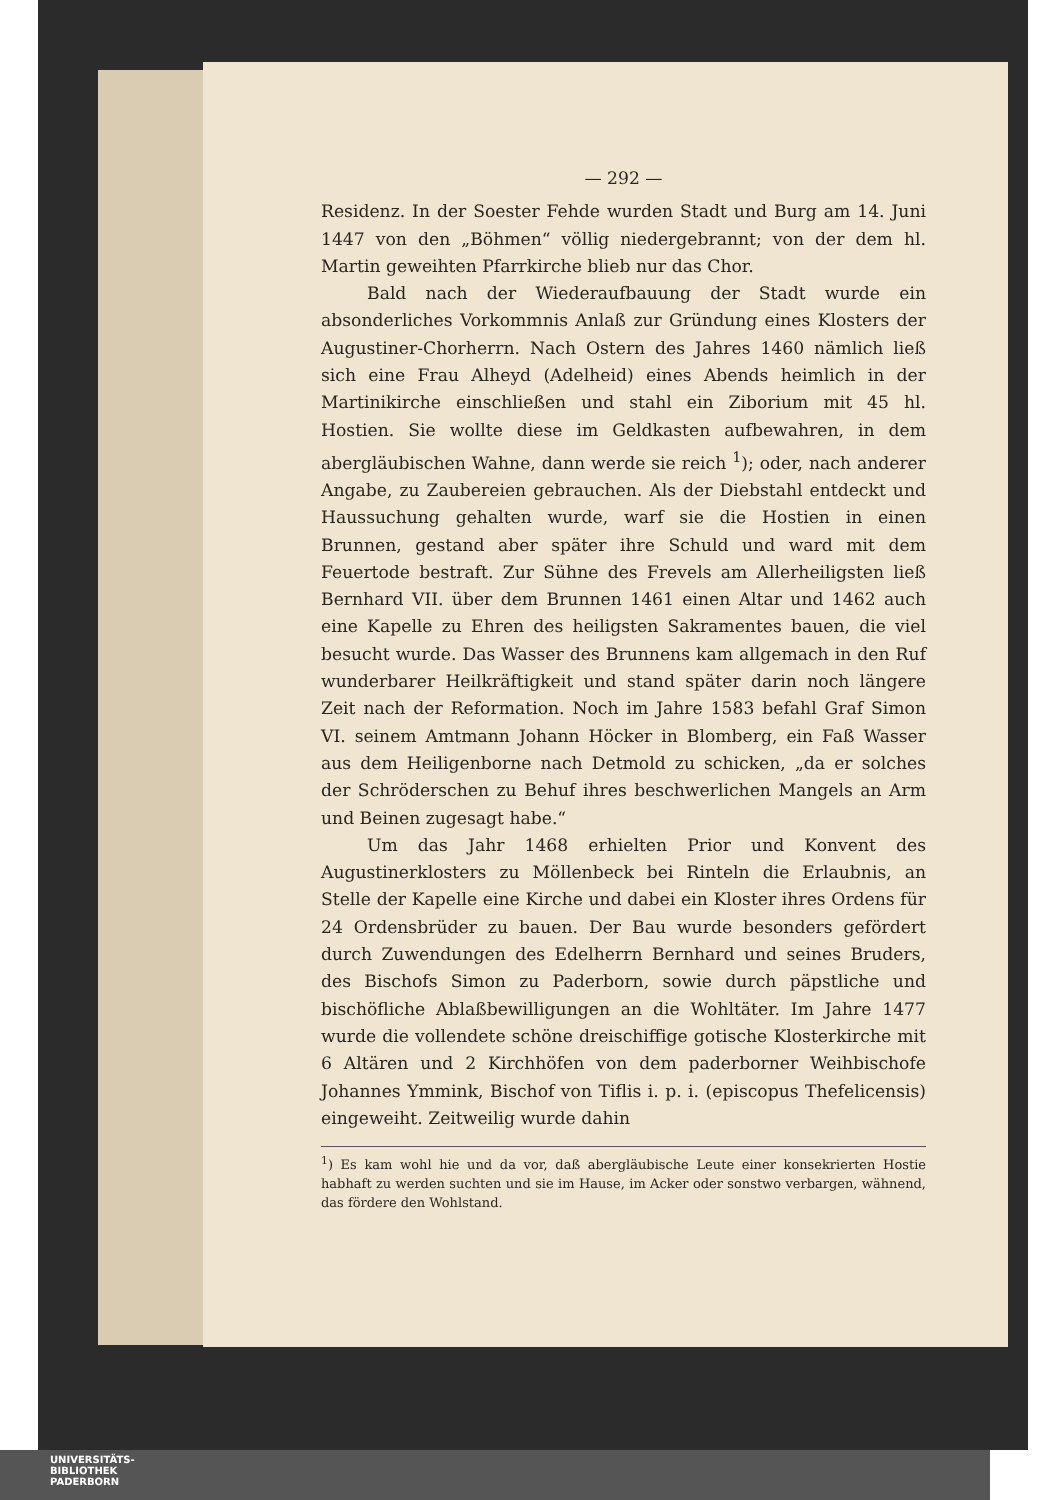— 292 —
Residenz. In der Soester Fehde wurden Stadt und Burg am 14. Juni 1447 von den „Böhmen“ völlig niedergebrannt; von der dem hl. Martin geweihten Pfarrkirche blieb nur das Chor.
Bald nach der Wiederaufbauung der Stadt wurde ein absonderliches Vorkommnis Anlaß zur Gründung eines Klosters der Augustiner-Chorherrn. Nach Ostern des Jahres 1460 nämlich ließ sich eine Frau Alheyd (Adelheid) eines Abends heimlich in der Martinikirche einschließen und stahl ein Ziborium mit 45 hl. Hostien. Sie wollte diese im Geldkasten aufbewahren, in dem abergläubischen Wahne, dann werde sie reich <sup>1</sup>); oder, nach anderer Angabe, zu Zaubereien gebrauchen. Als der Diebstahl entdeckt und Haussuchung gehalten wurde, warf sie die Hostien in einen Brunnen, gestand aber später ihre Schuld und ward mit dem Feuertode bestraft. Zur Sühne des Frevels am Allerheiligsten ließ Bernhard VII. über dem Brunnen 1461 einen Altar und 1462 auch eine Kapelle zu Ehren des heiligsten Sakramentes bauen, die viel besucht wurde. Das Wasser des Brunnens kam allgemach in den Ruf wunderbarer Heilkräftigkeit und stand später darin noch längere Zeit nach der Reformation. Noch im Jahre 1583 befahl Graf Simon VI. seinem Amtmann Johann Höcker in Blomberg, ein Faß Wasser aus dem Heiligenborne nach Detmold zu schicken, „da er solches der Schröderschen zu Behuf ihres beschwerlichen Mangels an Arm und Beinen zugesagt habe.“
Um das Jahr 1468 erhielten Prior und Konvent des Augustinerklosters zu Möllenbeck bei Rinteln die Erlaubnis, an Stelle der Kapelle eine Kirche und dabei ein Kloster ihres Ordens für 24 Ordensbrüder zu bauen. Der Bau wurde besonders gefördert durch Zuwendungen des Edelherrn Bernhard und seines Bruders, des Bischofs Simon zu Paderborn, sowie durch päpstliche und bischöfliche Ablaßbewilligungen an die Wohltäter. Im Jahre 1477 wurde die vollendete schöne dreischiffige gotische Klosterkirche mit 6 Altären und 2 Kirchhöfen von dem paderborner Weihbischofe Johannes Ymmink, Bischof von Tiflis i. p. i. (episcopus Thefelicensis) eingeweiht. Zeitweilig wurde dahin
<sup>1</sup>) Es kam wohl hie und da vor, daß abergläubische Leute einer konsekrierten Hostie habhaft zu werden suchten und sie im Hause, im Acker oder sonstwo verbargen, wähnend, das fördere den Wohlstand.
UNIVERSITÄTS-
BIBLIOTHEK
PADERBORN